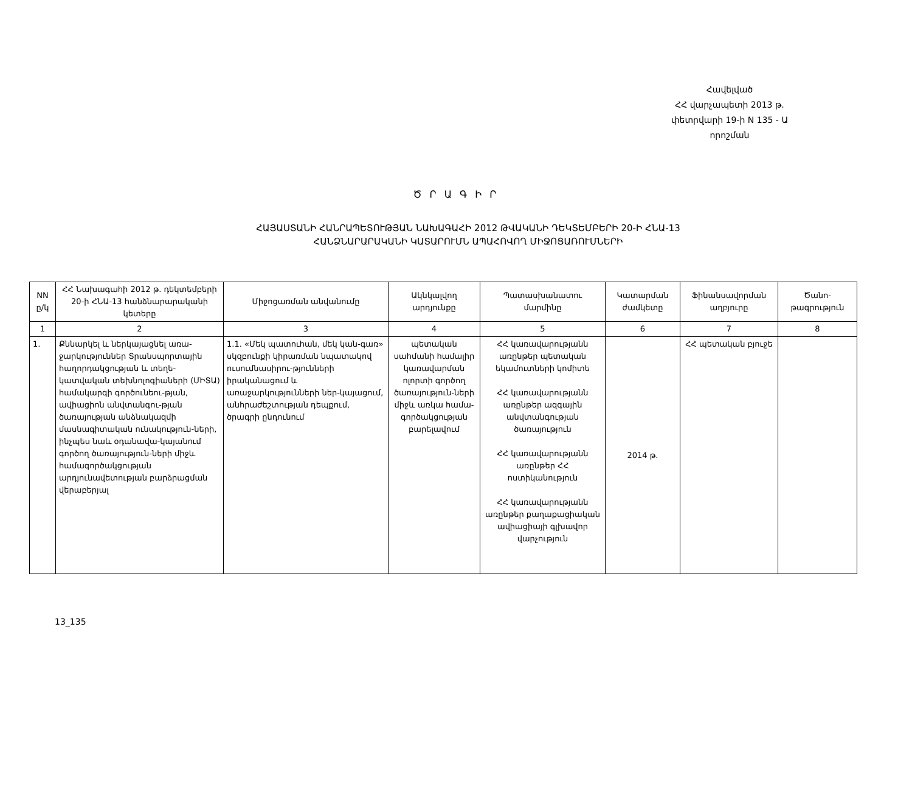Հավելված
ՀՀ վարչապետի 2013 թ.
փետրվարի 19-ի N 135 - Ա
որոշման
Ծ Ր Ա Գ Ի Ր
ՀԱՅԱՍՏԱՆԻ ՀԱՆՐԱՊԵՏՈՒԹՅԱՆ ՆԱԽԱԳԱՀԻ 2012 ԹՎԱԿԱՆԻ ԴԵԿՏԵՄԲԵՐԻ 20-Ի ՀՆԱ-13
ՀԱՆՁՆԱՐԱՐԱԿԱՆԻ ԿԱՏԱՐՈՒՄՆ ԱՊԱՀՈՎՈՂ ՄԻՋՈՑԱՌՈՒՄՆԵՐԻ
| NN ը/կ | ՀՀ Նախագահի 2012 թ. դեկտեմբերի 20-ի ՀՆԱ-13 հանձնարարականի կետերը | Միջոցառման անվանումը | Ակնկալվող արդյունքը | Պատասխանատու մարմինը | Կատարման ժամկետը | Ֆինանսավորման աղբյուրը | Ծանո-թագրություն |
| --- | --- | --- | --- | --- | --- | --- | --- |
| 1 | 2 | 3 | 4 | 5 | 6 | 7 | 8 |
| 1. | Քննարկել և ներկայացնել առա-ջարկություններ Տրանսպորտային հաղորդակցության և տեղե-կատվական տեխնոլոգիաների (ՄԻՏԱ) համակարգի գործունեու-թյան, ավիացիոն անվտանգու-թյան ծառայության անձնակազմի մասնագիտական ունակություն-ների, ինչպես նաև օդանավա-կայանում գործող ծառայություն-ների միջև համագործակցության արդյունավետության բարձրացման վերաբերյալ | 1.1. «Մեկ պատուհան, մեկ կան-գառ» սկզբունքի կիրառման նպատակով ուսումնասիրու-թյունների իրականացում և առաջարկությունների ներ-կայացում, անհրաժեշտության դեպքում, ծրագրի ընդունում | պետական սահմանի համալիր կառավարման ոլորտի գործող ծառայություն-ների միջև առկա համա-գործակցության բարելավում | ՀՀ կառավարությանն առընթեր պետական եկամուտների կոմիտե ՀՀ կառավարությանն առընթեր ազգային անվտանգության ծառայություն ՀՀ կառավարությանն առընթեր ՀՀ ոստիկանություն ՀՀ կառավարությանն առընթեր քաղաքացիական ավիացիայի գլխավոր վարչություն | 2014 թ. | ՀՀ պետական բյուջե | |
13_135